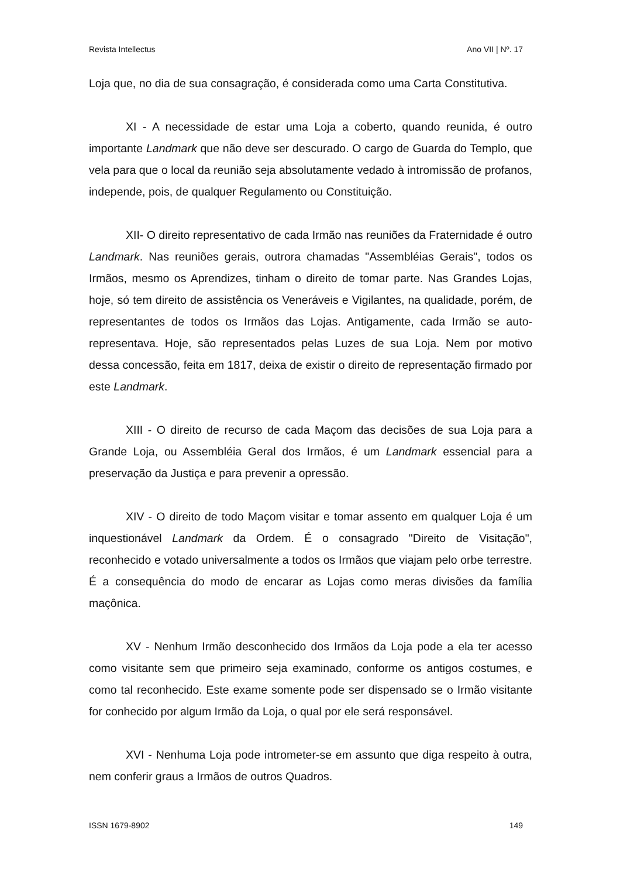Revista Intellectus Ano VII | Nº. 17
Loja que, no dia de sua consagração, é considerada como uma Carta Constitutiva.
XI - A necessidade de estar uma Loja a coberto, quando reunida, é outro importante Landmark que não deve ser descurado. O cargo de Guarda do Templo, que vela para que o local da reunião seja absolutamente vedado à intromissão de profanos, independe, pois, de qualquer Regulamento ou Constituição.
XII- O direito representativo de cada Irmão nas reuniões da Fraternidade é outro Landmark. Nas reuniões gerais, outrora chamadas "Assembléias Gerais", todos os Irmãos, mesmo os Aprendizes, tinham o direito de tomar parte. Nas Grandes Lojas, hoje, só tem direito de assistência os Veneráveis e Vigilantes, na qualidade, porém, de representantes de todos os Irmãos das Lojas. Antigamente, cada Irmão se auto-representava. Hoje, são representados pelas Luzes de sua Loja. Nem por motivo dessa concessão, feita em 1817, deixa de existir o direito de representação firmado por este Landmark.
XIII - O direito de recurso de cada Maçom das decisões de sua Loja para a Grande Loja, ou Assembléia Geral dos Irmãos, é um Landmark essencial para a preservação da Justiça e para prevenir a opressão.
XIV - O direito de todo Maçom visitar e tomar assento em qualquer Loja é um inquestionável Landmark da Ordem. É o consagrado "Direito de Visitação", reconhecido e votado universalmente a todos os Irmãos que viajam pelo orbe terrestre. É a consequência do modo de encarar as Lojas como meras divisões da família maçônica.
XV - Nenhum Irmão desconhecido dos Irmãos da Loja pode a ela ter acesso como visitante sem que primeiro seja examinado, conforme os antigos costumes, e como tal reconhecido. Este exame somente pode ser dispensado se o Irmão visitante for conhecido por algum Irmão da Loja, o qual por ele será responsável.
XVI - Nenhuma Loja pode intrometer-se em assunto que diga respeito à outra, nem conferir graus a Irmãos de outros Quadros.
ISSN 1679-8902 149